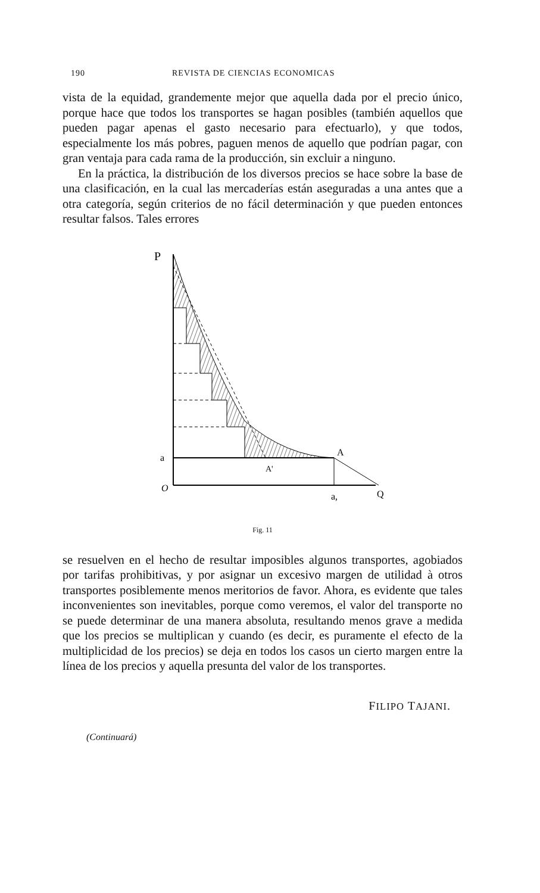190 REVISTA DE CIENCIAS ECONOMICAS
vista de la equidad, grandemente mejor que aquella dada por el precio único, porque hace que todos los transportes se hagan posibles (también aquellos que pueden pagar apenas el gasto necesario para efectuarlo), y que todos, especialmente los más pobres, paguen menos de aquello que podrían pagar, con gran ventaja para cada rama de la producción, sin excluir a ninguno.
En la práctica, la distribución de los diversos precios se hace sobre la base de una clasificación, en la cual las mercaderías están aseguradas a una antes que a otra categoría, según criterios de no fácil determinación y que pueden entonces resultar falsos. Tales errores
P
a
A
A'
O
a,
Q
Fig. 11
se resuelven en el hecho de resultar imposibles algunos transportes, agobiados por tarifas prohibitivas, y por asignar un excesivo margen de utilidad à otros transportes posiblemente menos meritorios de favor. Ahora, es evidente que tales inconvenientes son inevitables, porque como veremos, el valor del transporte no se puede determinar de una manera absoluta, resultando menos grave a medida que los precios se multiplican y cuando (es decir, es puramente el efecto de la multiplicidad de los precios) se deja en todos los casos un cierto margen entre la línea de los precios y aquella presunta del valor de los transportes.
FILIPO TAJANI.
(Continuará)